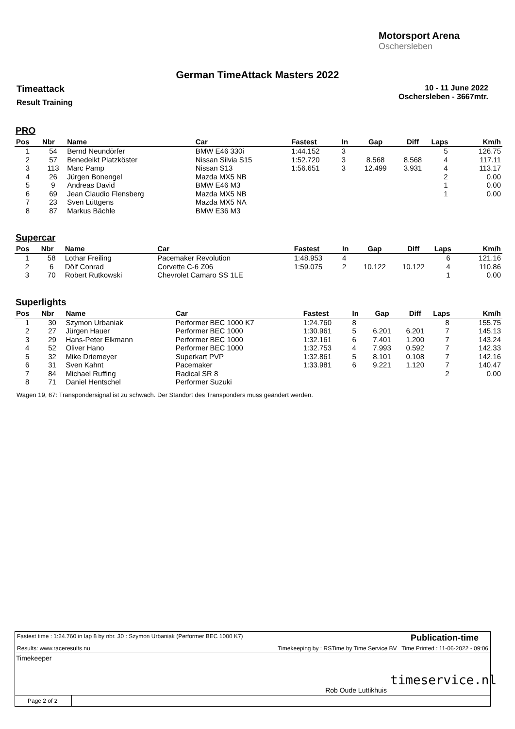Motorsport Arena
Oschersleben
German TimeAttack Masters 2022
Timeattack
Result Training
10 - 11 June 2022
Oschersleben - 3667mtr.
PRO
| Pos | Nbr | Name | Car | Fastest | In | Gap | Diff | Laps | Km/h |
| --- | --- | --- | --- | --- | --- | --- | --- | --- | --- |
| 1 | 54 | Bernd Neundörfer | BMW E46 330i | 1:44.152 | 3 | | | 5 | 126.75 |
| 2 | 57 | Benedeikt Platzköster | Nissan Silvia S15 | 1:52.720 | 3 | 8.568 | 8.568 | 4 | 117.11 |
| 3 | 113 | Marc Pamp | Nissan S13 | 1:56.651 | 3 | 12.499 | 3.931 | 4 | 113.17 |
| 4 | 26 | Jürgen Bonengel | Mazda MX5 NB | | | | | 2 | 0.00 |
| 5 | 9 | Andreas David | BMW E46 M3 | | | | | 1 | 0.00 |
| 6 | 69 | Jean Claudio Flensberg | Mazda MX5 NB | | | | | 1 | 0.00 |
| 7 | 23 | Sven Lüttgens | Mazda MX5 NA | | | | | | |
| 8 | 87 | Markus Bächle | BMW E36 M3 | | | | | | |
Supercar
| Pos | Nbr | Name | Car | Fastest | In | Gap | Diff | Laps | Km/h |
| --- | --- | --- | --- | --- | --- | --- | --- | --- | --- |
| 1 | 58 | Lothar Freiling | Pacemaker Revolution | 1:48.953 | 4 | | | 6 | 121.16 |
| 2 | 6 | Dölf Conrad | Corvette C-6 Z06 | 1:59.075 | 2 | 10.122 | 10.122 | 4 | 110.86 |
| 3 | 70 | Robert Rutkowski | Chevrolet Camaro SS 1LE | | | | | 1 | 0.00 |
Superlights
| Pos | Nbr | Name | Car | Fastest | In | Gap | Diff | Laps | Km/h |
| --- | --- | --- | --- | --- | --- | --- | --- | --- | --- |
| 1 | 30 | Szymon Urbaniak | Performer BEC 1000 K7 | 1:24.760 | 8 | | | 8 | 155.75 |
| 2 | 27 | Jürgen Hauer | Performer BEC 1000 | 1:30.961 | 5 | 6.201 | 6.201 | 7 | 145.13 |
| 3 | 29 | Hans-Peter Elkmann | Performer BEC 1000 | 1:32.161 | 6 | 7.401 | 1.200 | 7 | 143.24 |
| 4 | 52 | Oliver Hano | Performer BEC 1000 | 1:32.753 | 4 | 7.993 | 0.592 | 7 | 142.33 |
| 5 | 32 | Mike Driemeyer | Superkart PVP | 1:32.861 | 5 | 8.101 | 0.108 | 7 | 142.16 |
| 6 | 31 | Sven Kahnt | Pacemaker | 1:33.981 | 6 | 9.221 | 1.120 | 7 | 140.47 |
| 7 | 84 | Michael Ruffing | Radical SR 8 | | | | | 2 | 0.00 |
| 8 | 71 | Daniel Hentschel | Performer Suzuki | | | | | | |
Wagen 19, 67: Transpondersignal ist zu schwach. Der Standort des Transponders muss geändert werden.
Fastest time : 1:24.760 in lap 8 by nbr. 30 : Szymon Urbaniak (Performer BEC 1000 K7) Publication-time
Results: www.raceresults.nu Timekeeping by : RSTime by Time Service BV Time Printed : 11-06-2022 - 09:06
Timekeeper
Rob Oude Luttikhuis
timeservice.nl
Page 2 of 2